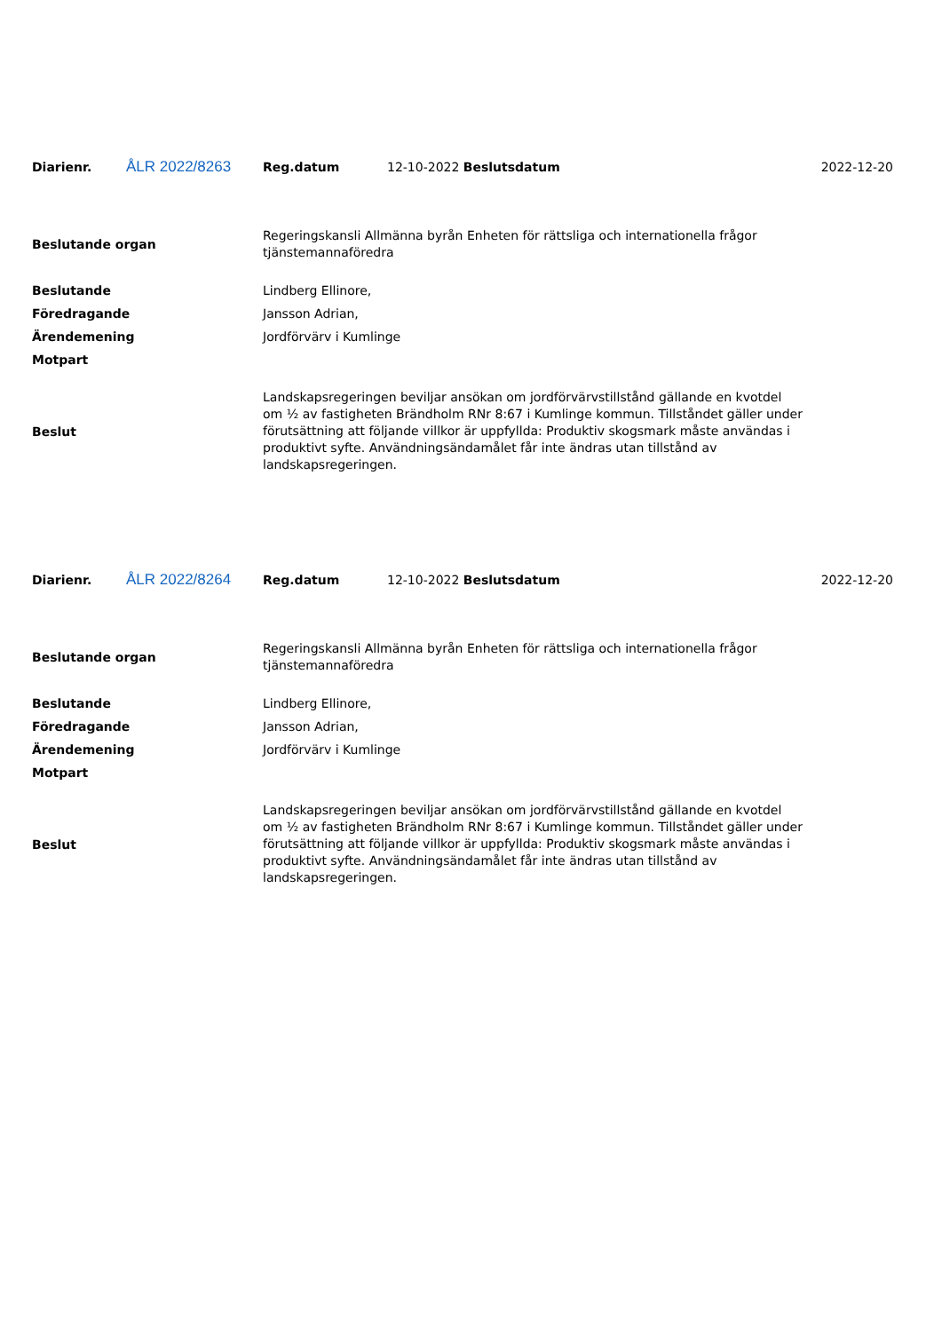| Diarienr. | ÅLR 2022/8263 | Reg.datum | 12-10-2022 Beslutsdatum | 2022-12-20 |
| Beslutande organ | Regeringskansli Allmänna byrån Enheten för rättsliga och internationella frågor tjänstemannaföredra |
| Beslutande | Lindberg Ellinore, |
| Föredragande | Jansson Adrian, |
| Ärendemening | Jordförvärv i Kumlinge |
| Motpart | |
| Beslut | Landskapsregeringen beviljar ansökan om jordförvärvstillstånd gällande en kvotdel om ½ av fastigheten Brändholm RNr 8:67 i Kumlinge kommun. Tillståndet gäller under förutsättning att följande villkor är uppfyllda: Produktiv skogsmark måste användas i produktivt syfte. Användningsändamålet får inte ändras utan tillstånd av landskapsregeringen. |
| Diarienr. | ÅLR 2022/8264 | Reg.datum | 12-10-2022 Beslutsdatum | 2022-12-20 |
| Beslutande organ | Regeringskansli Allmänna byrån Enheten för rättsliga och internationella frågor tjänstemannaföredra |
| Beslutande | Lindberg Ellinore, |
| Föredragande | Jansson Adrian, |
| Ärendemening | Jordförvärv i Kumlinge |
| Motpart | |
| Beslut | Landskapsregeringen beviljar ansökan om jordförvärvstillstånd gällande en kvotdel om ½ av fastigheten Brändholm RNr 8:67 i Kumlinge kommun. Tillståndet gäller under förutsättning att följande villkor är uppfyllda: Produktiv skogsmark måste användas i produktivt syfte. Användningsändamålet får inte ändras utan tillstånd av landskapsregeringen. |